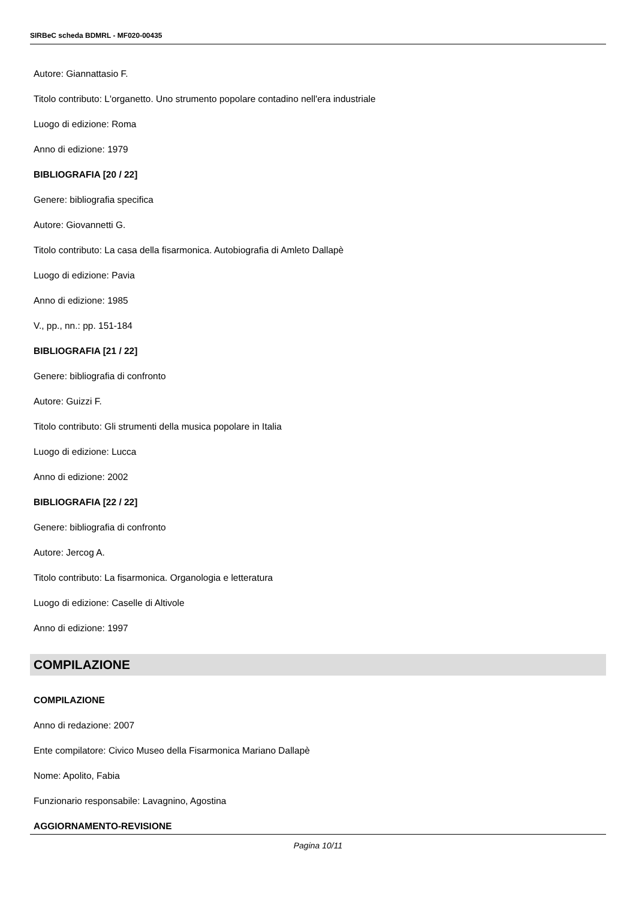SIRBeC scheda BDMRL - MF020-00435
Autore: Giannattasio F.
Titolo contributo: L'organetto. Uno strumento popolare contadino nell'era industriale
Luogo di edizione: Roma
Anno di edizione: 1979
BIBLIOGRAFIA [20 / 22]
Genere: bibliografia specifica
Autore: Giovannetti G.
Titolo contributo: La casa della fisarmonica. Autobiografia di Amleto Dallapè
Luogo di edizione: Pavia
Anno di edizione: 1985
V., pp., nn.: pp. 151-184
BIBLIOGRAFIA [21 / 22]
Genere: bibliografia di confronto
Autore: Guizzi F.
Titolo contributo: Gli strumenti della musica popolare in Italia
Luogo di edizione: Lucca
Anno di edizione: 2002
BIBLIOGRAFIA [22 / 22]
Genere: bibliografia di confronto
Autore: Jercog A.
Titolo contributo: La fisarmonica. Organologia e letteratura
Luogo di edizione: Caselle di Altivole
Anno di edizione: 1997
COMPILAZIONE
COMPILAZIONE
Anno di redazione: 2007
Ente compilatore: Civico Museo della Fisarmonica Mariano Dallapè
Nome: Apolito, Fabia
Funzionario responsabile: Lavagnino, Agostina
AGGIORNAMENTO-REVISIONE
Pagina 10/11